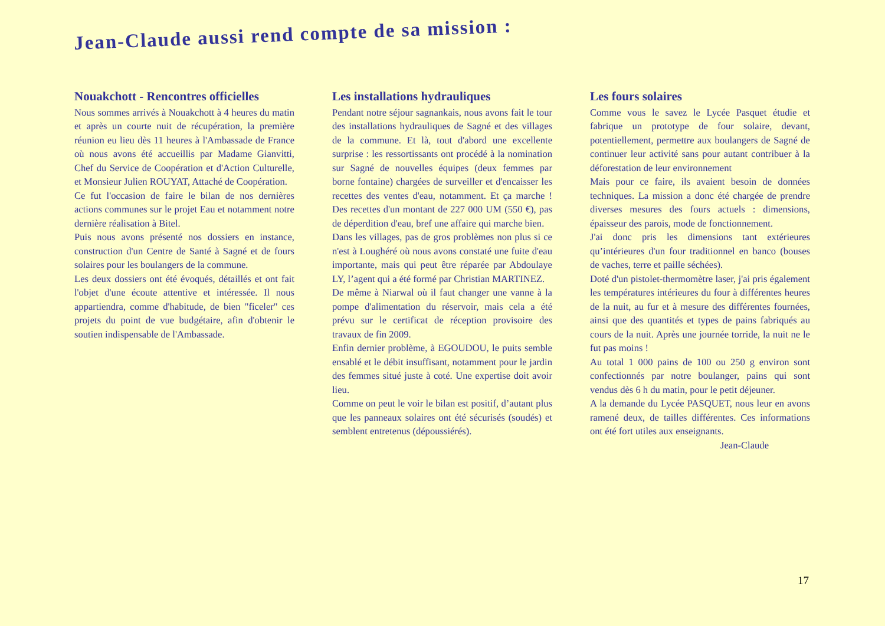Jean-Claude aussi rend compte de sa mission :
Nouakchott - Rencontres officielles
Nous sommes arrivés à Nouakchott à 4 heures du matin et après un courte nuit de récupération, la première réunion eu lieu dès 11 heures à l'Ambassade de France où nous avons été accueillis par Madame Gianvitti, Chef du Service de Coopération et d'Action Culturelle, et Monsieur Julien ROUYAT, Attaché de Coopération.
Ce fut l'occasion de faire le bilan de nos dernières actions communes sur le projet Eau et notamment notre dernière réalisation à Bitel.
Puis nous avons présenté nos dossiers en instance, construction d'un Centre de Santé à Sagné et de fours solaires pour les boulangers de la commune.
Les deux dossiers ont été évoqués, détaillés et ont fait l'objet d'une écoute attentive et intéressée. Il nous appartiendra, comme d'habitude, de bien "ficeler" ces projets du point de vue budgétaire, afin d'obtenir le soutien indispensable de l'Ambassade.
Les installations hydrauliques
Pendant notre séjour sagnankais, nous avons fait le tour des installations hydrauliques de Sagné et des villages de la commune. Et là, tout d'abord une excellente surprise : les ressortissants ont procédé à la nomination sur Sagné de nouvelles équipes (deux femmes par borne fontaine) chargées de surveiller et d'encaisser les recettes des ventes d'eau, notamment. Et ça marche ! Des recettes d'un montant de 227 000 UM (550 €), pas de déperdition d'eau, bref une affaire qui marche bien.
Dans les villages, pas de gros problèmes non plus si ce n'est à Loughéré où nous avons constaté une fuite d'eau importante, mais qui peut être réparée par Abdoulaye LY, l’agent qui a été formé par Christian MARTINEZ.
De même à Niarwal où il faut changer une vanne à la pompe d'alimentation du réservoir, mais cela a été prévu sur le certificat de réception provisoire des travaux de fin 2009.
Enfin dernier problème, à EGOUDOU, le puits semble ensablé et le débit insuffisant, notamment pour le jardin des femmes situé juste à coté. Une expertise doit avoir lieu.
Comme on peut le voir le bilan est positif, d’autant plus que les panneaux solaires ont été sécurisés (soudés) et semblent entretenus (dépoussiérés).
Les fours solaires
Comme vous le savez le Lycée Pasquet étudie et fabrique un prototype de four solaire, devant, potentiellement, permettre aux boulangers de Sagné de continuer leur activité sans pour autant contribuer à la déforestation de leur environnement
Mais pour ce faire, ils avaient besoin de données techniques. La mission a donc été chargée de prendre diverses mesures des fours actuels : dimensions, épaisseur des parois, mode de fonctionnement.
J'ai donc pris les dimensions tant extérieures qu’intérieures d'un four traditionnel en banco (bouses de vaches, terre et paille séchées).
Doté d'un pistolet-thermomètre laser, j'ai pris également les températures intérieures du four à différentes heures de la nuit, au fur et à mesure des différentes fournées, ainsi que des quantités et types de pains fabriqués au cours de la nuit. Après une journée torride, la nuit ne le fut pas moins !
Au total 1 000 pains de 100 ou 250 g environ sont confectionnés par notre boulanger, pains qui sont vendus dès 6 h du matin, pour le petit déjeuner.
A la demande du Lycée PASQUET, nous leur en avons ramené deux, de tailles différentes. Ces informations ont été fort utiles aux enseignants.
Jean-Claude
17